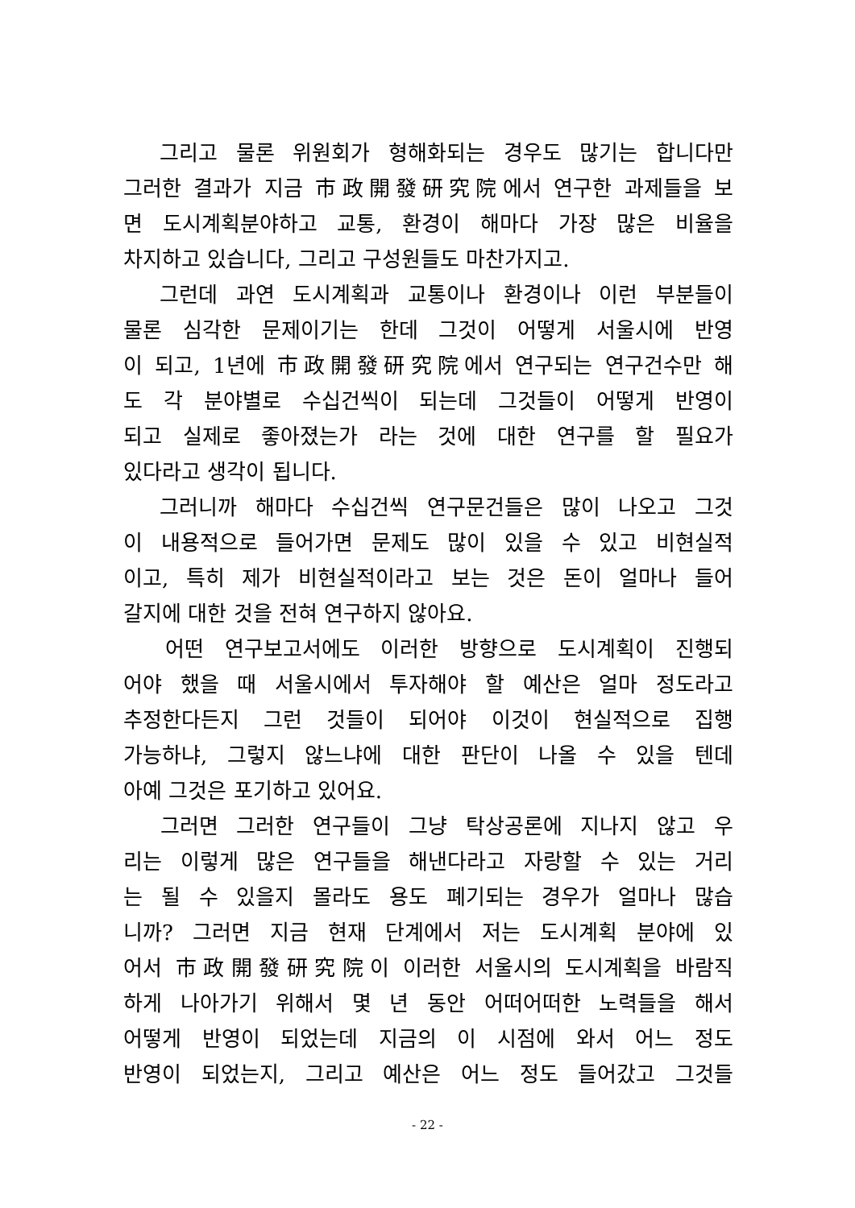그리고 물론 위원회가 형해화되는 경우도 많기는 합니다만
그러한 결과가 지금 市政開發研究院에서 연구한 과제들을 보
면 도시계획분야하고 교통, 환경이 해마다 가장 많은 비율을
차지하고 있습니다, 그리고 구성원들도 마찬가지고.
그런데 과연 도시계획과 교통이나 환경이나 이런 부분들이
물론 심각한 문제이기는 한데 그것이 어떻게 서울시에 반영
이 되고, 1년에 市政開發研究院에서 연구되는 연구건수만 해
도 각 분야별로 수십건씩이 되는데 그것들이 어떻게 반영이
되고 실제로 좋아졌는가 라는 것에 대한 연구를 할 필요가
있다라고 생각이 됩니다.
그러니까 해마다 수십건씩 연구문건들은 많이 나오고 그것
이 내용적으로 들어가면 문제도 많이 있을 수 있고 비현실적
이고, 특히 제가 비현실적이라고 보는 것은 돈이 얼마나 들어
갈지에 대한 것을 전혀 연구하지 않아요.
어떤 연구보고서에도 이러한 방향으로 도시계획이 진행되
어야 했을 때 서울시에서 투자해야 할 예산은 얼마 정도라고
추정한다든지 그런 것들이 되어야 이것이 현실적으로 집행
가능하냐, 그렇지 않느냐에 대한 판단이 나올 수 있을 텐데
아예 그것은 포기하고 있어요.
그러면 그러한 연구들이 그냥 탁상공론에 지나지 않고 우
리는 이렇게 많은 연구들을 해낸다라고 자랑할 수 있는 거리
는 될 수 있을지 몰라도 용도 폐기되는 경우가 얼마나 많습
니까? 그러면 지금 현재 단계에서 저는 도시계획 분야에 있
어서 市政開發研究院이 이러한 서울시의 도시계획을 바람직
하게 나아가기 위해서 몇 년 동안 어떠어떠한 노력들을 해서
어떻게 반영이 되었는데 지금의 이 시점에 와서 어느 정도
반영이 되었는지, 그리고 예산은 어느 정도 들어갔고 그것들
- 22 -